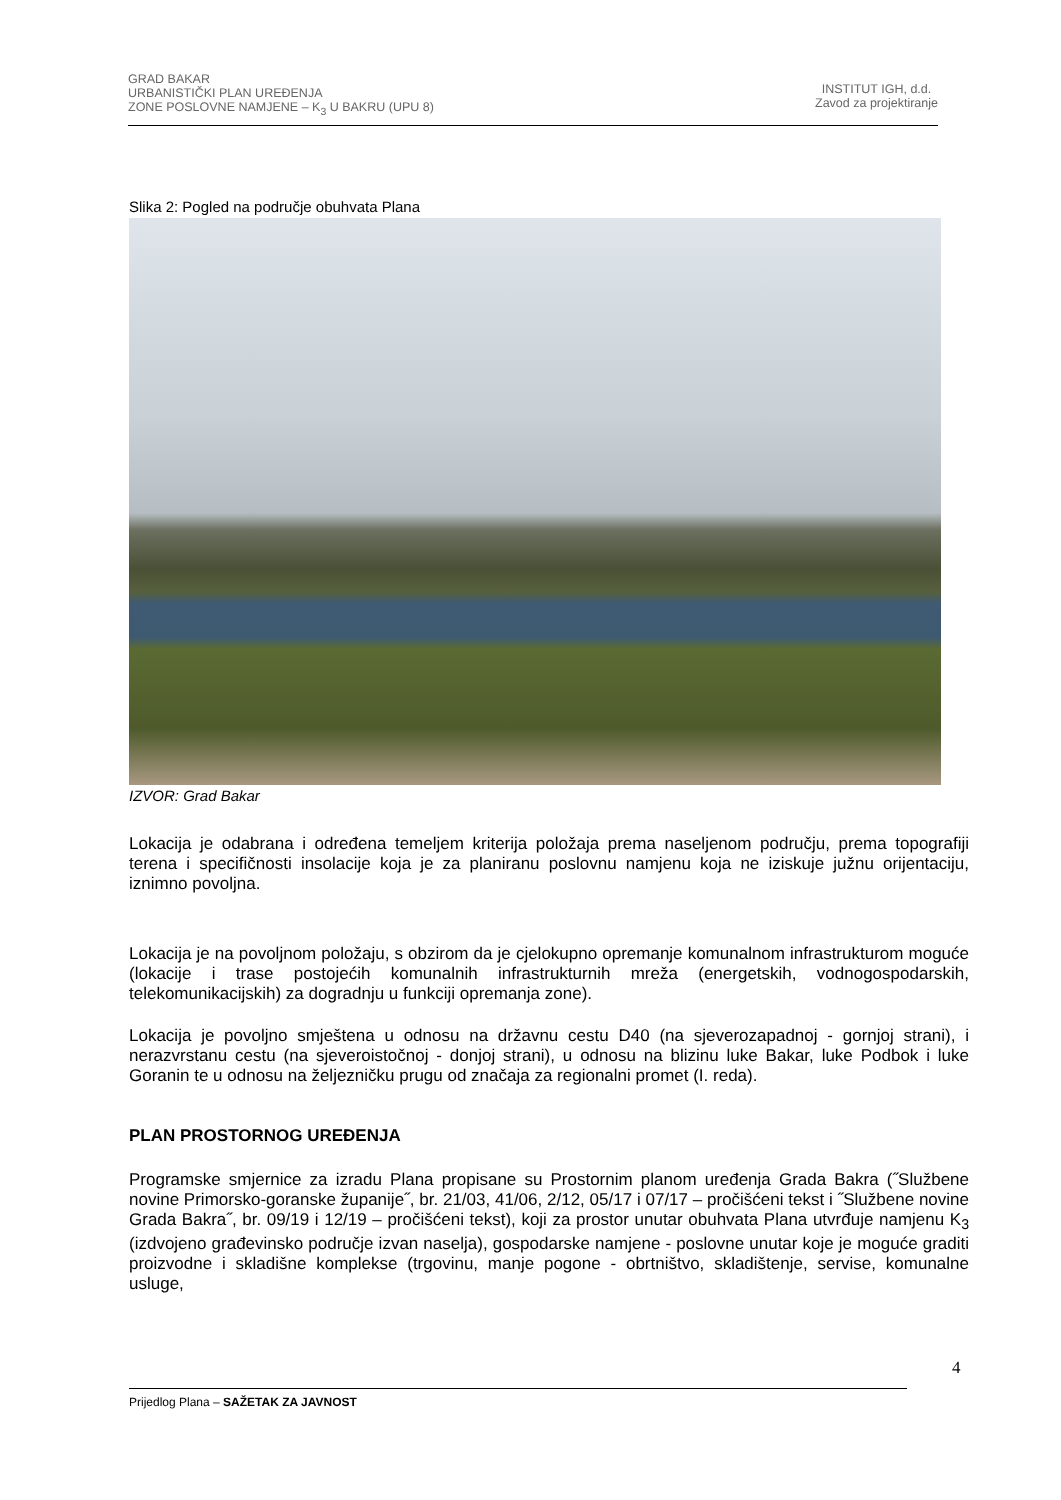GRAD BAKAR
URBANISTIČKI PLAN UREĐENJA
ZONE POSLOVNE NAMJENE – K<sub>3</sub> U BAKRU (UPU 8)
INSTITUT IGH, d.d.
Zavod za projektiranje
Slika 2: Pogled na područje obuhvata Plana
IZVOR: Grad Bakar
Lokacija je odabrana i određena temeljem kriterija položaja prema naseljenom području, prema topografiji terena i specifičnosti insolacije koja je za planiranu poslovnu namjenu koja ne iziskuje južnu orijentaciju, iznimno povoljna.
Lokacija je na povoljnom položaju, s obzirom da je cjelokupno opremanje komunalnom infrastrukturom moguće (lokacije i trase postojećih komunalnih infrastrukturnih mreža (energetskih, vodnogospodarskih, telekomunikacijskih) za dogradnju u funkciji opremanja zone).
Lokacija je povoljno smještena u odnosu na državnu cestu D40 (na sjeverozapadnoj - gornjoj strani), i nerazvrstanu cestu (na sjeveroistočnoj - donjoj strani), u odnosu na blizinu luke Bakar, luke Podbok i luke Goranin te u odnosu na željezničku prugu od značaja za regionalni promet (I. reda).
PLAN PROSTORNOG UREĐENJA
Programske smjernice za izradu Plana propisane su Prostornim planom uređenja Grada Bakra (˝Službene novine Primorsko-goranske županije˝, br. 21/03, 41/06, 2/12, 05/17 i 07/17 – pročišćeni tekst i ˝Službene novine Grada Bakra˝, br. 09/19 i 12/19 – pročišćeni tekst), koji za prostor unutar obuhvata Plana utvrđuje namjenu K<sub>3</sub> (izdvojeno građevinsko područje izvan naselja), gospodarske namjene - poslovne unutar koje je moguće graditi proizvodne i skladišne komplekse (trgovinu, manje pogone - obrtništvo, skladištenje, servise, komunalne usluge,
4
Prijedlog Plana – SAŽETAK ZA JAVNOST